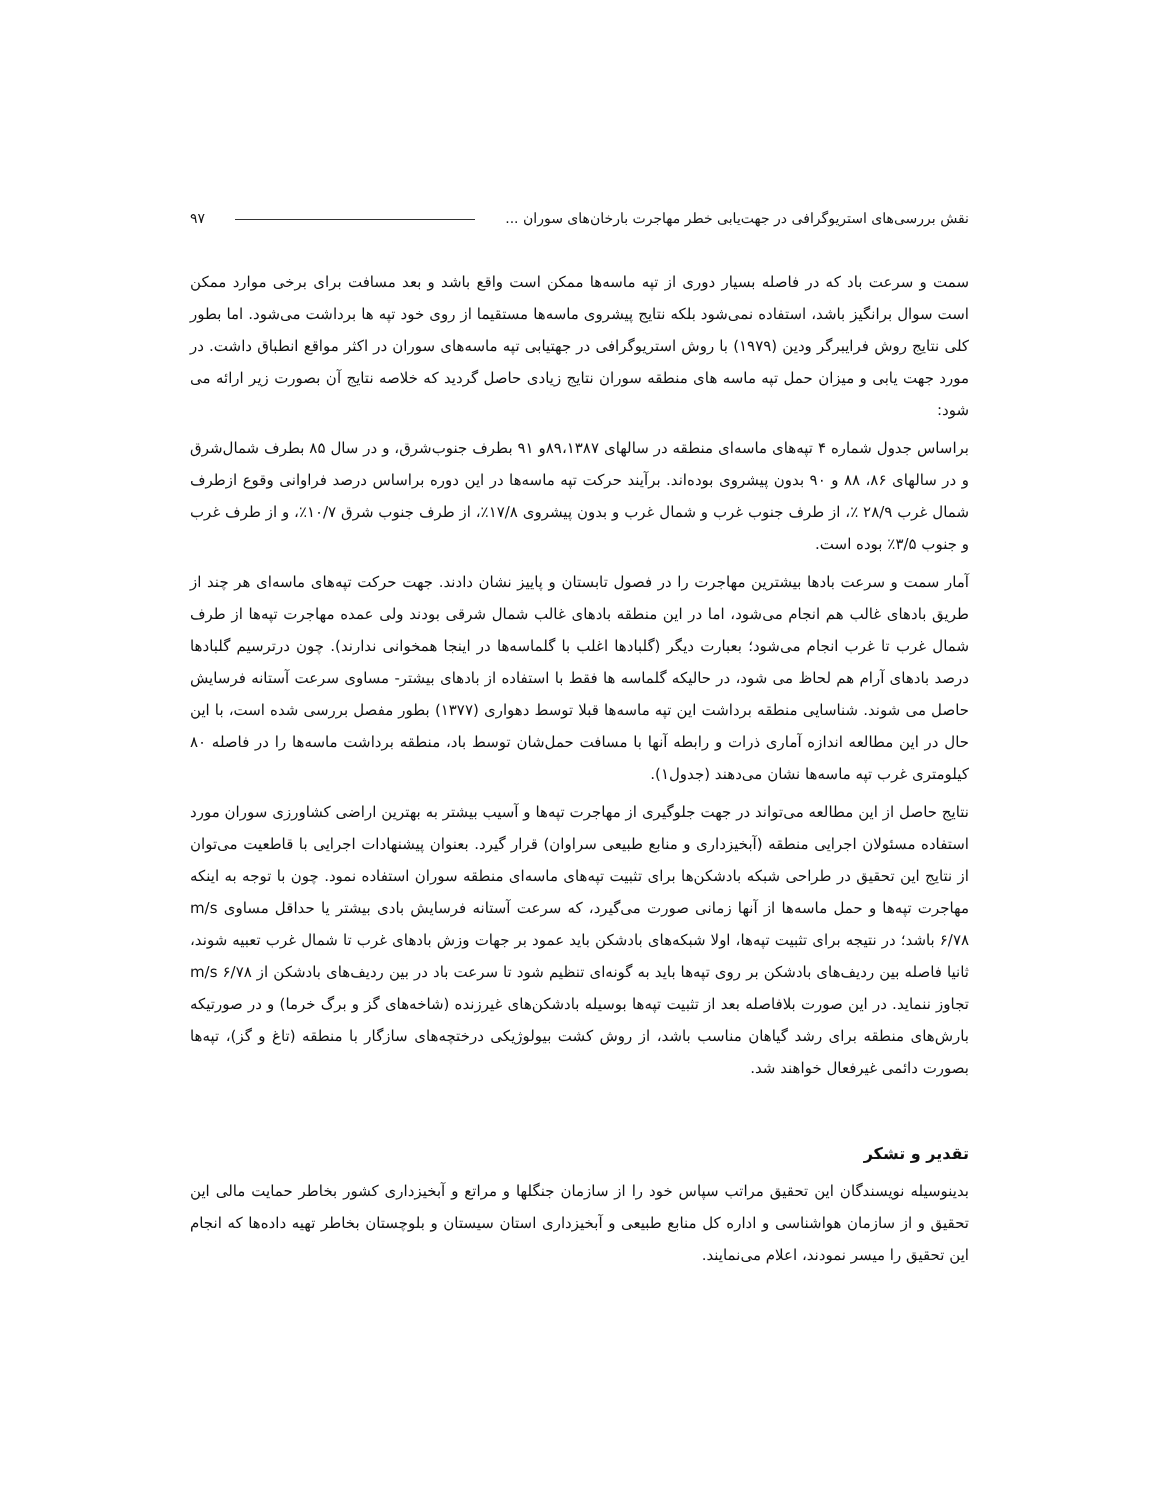نقش بررسی‌های استریوگرافی در جهت‌یابی خطر مهاجرت بارخان‌های سوران ... ۹۷
سمت و سرعت باد که در فاصله بسیار دوری از تپه ماسه‌ها ممکن است واقع باشد و بعد مسافت برای برخی موارد ممکن است سوال برانگیز باشد، استفاده نمی‌شود بلکه نتایج پیشروی ماسه‌ها مستقیما از روی خود تپه ها برداشت می‌شود. اما بطور کلی نتایج روش فرایبرگر ودین (۱۹۷۹) با روش استریوگرافی در جهتیابی تپه ماسه‌های سوران در اکثر مواقع انطباق داشت. در مورد جهت یابی و میزان حمل تپه ماسه های منطقه سوران نتایج زیادی حاصل گردید که خلاصه نتایج آن بصورت زیر ارائه می شود:
براساس جدول شماره ۴ تپه‌های ماسه‌ای منطقه در سالهای ۸۹،۱۳۸۷و ۹۱ بطرف جنوب‌شرق، و در سال ۸۵ بطرف شمال‌شرق و در سالهای ۸۶، ۸۸ و ۹۰ بدون پیشروی بوده‌اند. برآیند حرکت تپه ماسه‌ها در این دوره براساس درصد فراوانی وقوع ازطرف شمال غرب ۲۸/۹ ٪، از طرف جنوب غرب و شمال غرب و بدون پیشروی ۱۷/۸٪، از طرف جنوب شرق ۱۰/۷٪، و از طرف غرب و جنوب ۳/۵٪ بوده است.
آمار سمت و سرعت بادها بیشترین مهاجرت را در فصول تابستان و پاییز نشان دادند. جهت حرکت تپه‌های ماسه‌ای هر چند از طریق بادهای غالب هم انجام می‌شود، اما در این منطقه بادهای غالب شمال شرقی بودند ولی عمده مهاجرت تپه‌ها از طرف شمال غرب تا غرب انجام می‌شود؛ بعبارت دیگر (گلبادها اغلب با گلماسه‌ها در اینجا همخوانی ندارند). چون درترسیم گلبادها درصد بادهای آرام هم لحاظ می شود، در حالیکه گلماسه ها فقط با استفاده از بادهای بیشتر- مساوی سرعت آستانه فرسایش حاصل می شوند. شناسایی منطقه برداشت این تپه ماسه‌ها قبلا توسط دهواری (۱۳۷۷) بطور مفصل بررسی شده است، با این حال در این مطالعه اندازه آماری ذرات و رابطه آنها با مسافت حمل‌شان توسط باد، منطقه برداشت ماسه‌ها را در فاصله ۸۰ کیلومتری غرب تپه ماسه‌ها نشان می‌دهند (جدول۱).
نتایج حاصل از این مطالعه می‌تواند در جهت جلوگیری از مهاجرت تپه‌ها و آسیب بیشتر به بهترین اراضی کشاورزی سوران مورد استفاده مسئولان اجرایی منطقه (آبخیزداری و منابع طبیعی سراوان) قرار گیرد. بعنوان پیشنهادات اجرایی با قاطعیت می‌توان از نتایج این تحقیق در طراحی شبکه بادشکن‌ها برای تثبیت تپه‌های ماسه‌ای منطقه سوران استفاده نمود. چون با توجه به اینکه مهاجرت تپه‌ها و حمل ماسه‌ها از آنها زمانی صورت می‌گیرد، که سرعت آستانه فرسایش بادی بیشتر یا حداقل مساوی m/s ۶/۷۸ باشد؛ در نتیجه برای تثبیت تپه‌ها، اولا شبکه‌های بادشکن باید عمود بر جهات وزش بادهای غرب تا شمال غرب تعبیه شوند، ثانیا فاصله بین ردیف‌های بادشکن بر روی تپه‌ها باید به گونه‌ای تنظیم شود تا سرعت باد در بین ردیف‌های بادشکن از m/s ۶/۷۸ تجاوز ننماید. در این صورت بلافاصله بعد از تثبیت تپه‌ها بوسیله بادشکن‌های غیرزنده (شاخه‌های گز و برگ خرما) و در صورتیکه بارش‌های منطقه برای رشد گیاهان مناسب باشد، از روش کشت بیولوژیکی درختچه‌های سازگار با منطقه (تاغ و گز)، تپه‌ها بصورت دائمی غیرفعال خواهند شد.
تقدیر و تشکر
بدینوسیله نویسندگان این تحقیق مراتب سپاس خود را از سازمان جنگلها و مراتع و آبخیزداری کشور بخاطر حمایت مالی این تحقیق و از سازمان هواشناسی و اداره کل منابع طبیعی و آبخیزداری استان سیستان و بلوچستان بخاطر تهیه داده‌ها که انجام این تحقیق را میسر نمودند، اعلام می‌نمایند.